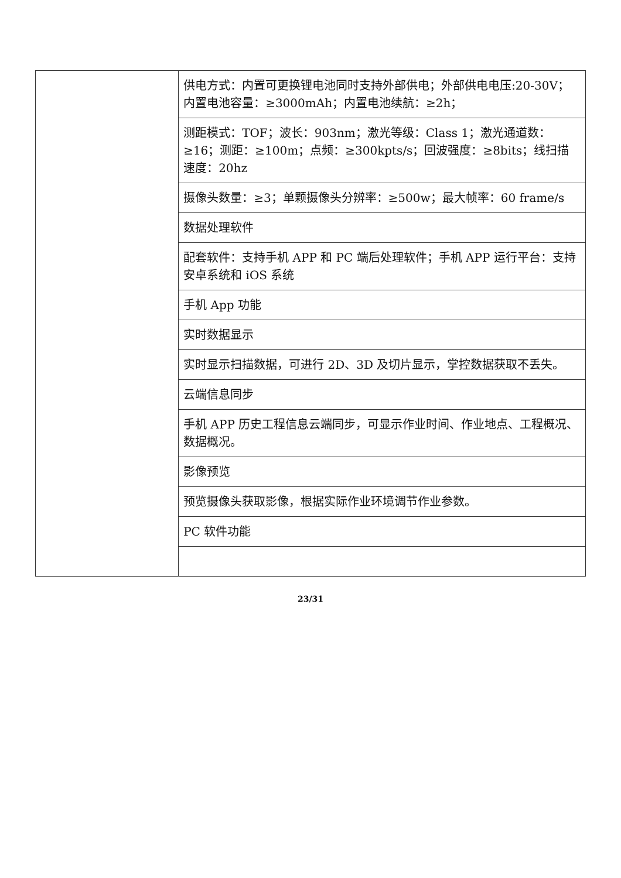| | 供电方式：内置可更换锂电池同时支持外部供电；外部供电电压:20-30V；内置电池容量：≥3000mAh；内置电池续航：≥2h； |
| | 测距模式：TOF；波长：903nm；激光等级：Class 1；激光通道数：≥16；测距：≥100m；点频：≥300kpts/s；回波强度：≥8bits；线扫描速度：20hz |
| | 摄像头数量：≥3；单颗摄像头分辨率：≥500w；最大帧率：60 frame/s |
| | 数据处理软件 |
| | 配套软件：支持手机 APP 和 PC 端后处理软件；手机 APP 运行平台：支持安卓系统和 iOS 系统 |
| | 手机 App 功能 |
| | 实时数据显示 |
| | 实时显示扫描数据，可进行 2D、3D 及切片显示，掌控数据获取不丢失。 |
| | 云端信息同步 |
| | 手机 APP 历史工程信息云端同步，可显示作业时间、作业地点、工程概况、数据概况。 |
| | 影像预览 |
| | 预览摄像头获取影像，根据实际作业环境调节作业参数。 |
| | PC 软件功能 |
23/31